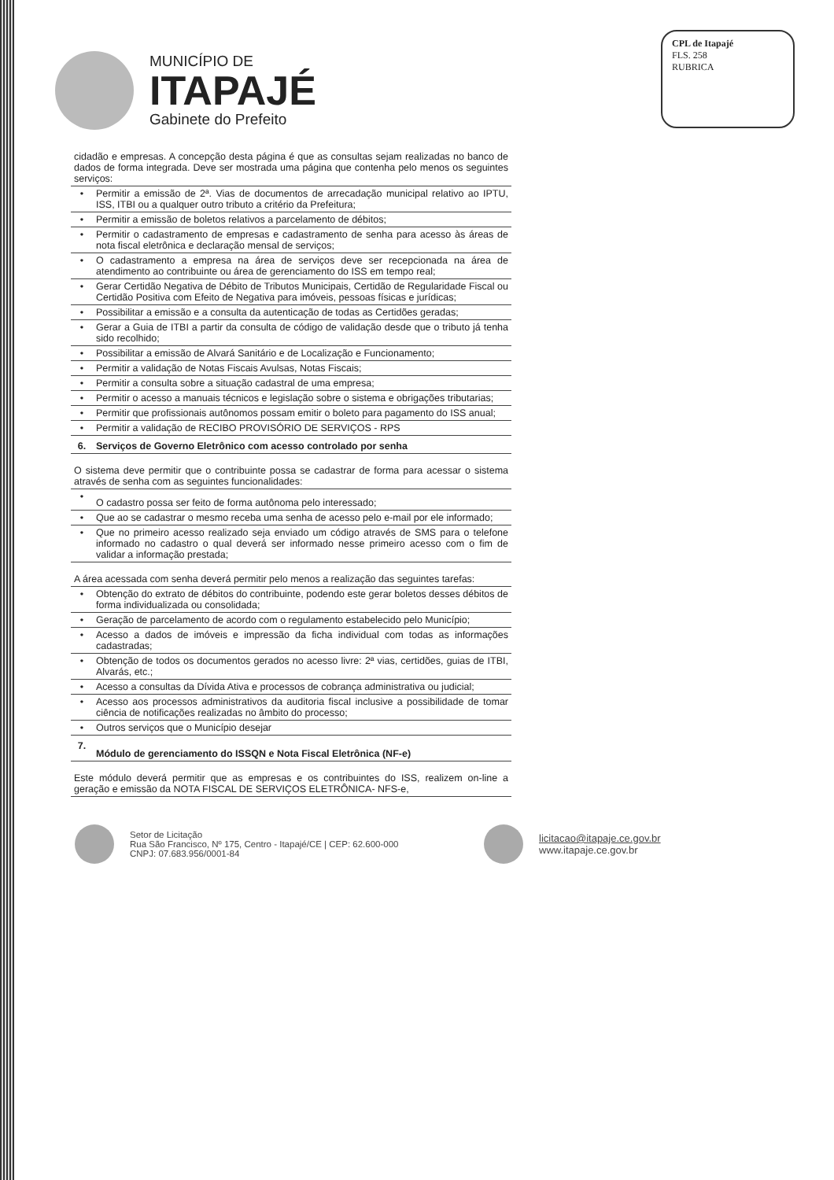MUNICÍPIO DE
ITAPAJÉ
Gabinete do Prefeito
CPL de Itapajé
FLS. 258
RUBRICA
| cidadão e empresas. A concepção desta página é que as consultas sejam realizadas no banco de dados de forma integrada. Deve ser mostrada uma página que contenha pelo menos os seguintes serviços: | |
| • | Permitir a emissão de 2ª. Vias de documentos de arrecadação municipal relativo ao IPTU, ISS, ITBI ou a qualquer outro tributo a critério da Prefeitura; |
| • | Permitir a emissão de boletos relativos a parcelamento de débitos; |
| • | Permitir o cadastramento de empresas e cadastramento de senha para acesso às áreas de nota fiscal eletrônica e declaração mensal de serviços; |
| • | O cadastramento a empresa na área de serviços deve ser recepcionada na área de atendimento ao contribuinte ou área de gerenciamento do ISS em tempo real; |
| • | Gerar Certidão Negativa de Débito de Tributos Municipais, Certidão de Regularidade Fiscal ou Certidão Positiva com Efeito de Negativa para imóveis, pessoas físicas e jurídicas; |
| • | Possibilitar a emissão e a consulta da autenticação de todas as Certidões geradas; |
| • | Gerar a Guia de ITBI a partir da consulta de código de validação desde que o tributo já tenha sido recolhido; |
| • | Possibilitar a emissão de Alvará Sanitário e de Localização e Funcionamento; |
| • | Permitir a validação de Notas Fiscais Avulsas, Notas Fiscais; |
| • | Permitir a consulta sobre a situação cadastral de uma empresa; |
| • | Permitir o acesso a manuais técnicos e legislação sobre o sistema e obrigações tributarias; |
| • | Permitir que profissionais autônomos possam emitir o boleto para pagamento do ISS anual; |
| • | Permitir a validação de RECIBO PROVISÓRIO DE SERVIÇOS - RPS |
| 6. | Serviços de Governo Eletrônico com acesso controlado por senha |
| O sistema deve permitir que o contribuinte possa se cadastrar de forma para acessar o sistema através de senha com as seguintes funcionalidades: | |
| • | O cadastro possa ser feito de forma autônoma pelo interessado; |
| • | Que ao se cadastrar o mesmo receba uma senha de acesso pelo e-mail por ele informado; |
| • | Que no primeiro acesso realizado seja enviado um código através de SMS para o telefone informado no cadastro o qual deverá ser informado nesse primeiro acesso com o fim de validar a informação prestada; |
| A área acessada com senha deverá permitir pelo menos a realização das seguintes tarefas: | |
| • | Obtenção do extrato de débitos do contribuinte, podendo este gerar boletos desses débitos de forma individualizada ou consolidada; |
| • | Geração de parcelamento de acordo com o regulamento estabelecido pelo Município; |
| • | Acesso a dados de imóveis e impressão da ficha individual com todas as informações cadastradas; |
| • | Obtenção de todos os documentos gerados no acesso livre: 2ª vias, certidões, guias de ITBI, Alvarás, etc.; |
| • | Acesso a consultas da Dívida Ativa e processos de cobrança administrativa ou judicial; |
| • | Acesso aos processos administrativos da auditoria fiscal inclusive a possibilidade de tomar ciência de notificações realizadas no âmbito do processo; |
| • | Outros serviços que o Município desejar |
| 7. | Módulo de gerenciamento do ISSQN e Nota Fiscal Eletrônica (NF-e) |
| Este módulo deverá permitir que as empresas e os contribuintes do ISS, realizem on-line a geração e emissão da NOTA FISCAL DE SERVIÇOS ELETRÔNICA- NFS-e, | |
Setor de Licitação
Rua São Francisco, Nº 175, Centro - Itapajé/CE | CEP: 62.600-000
CNPJ: 07.683.956/0001-84
licitacao@itapaje.ce.gov.br
www.itapaje.ce.gov.br